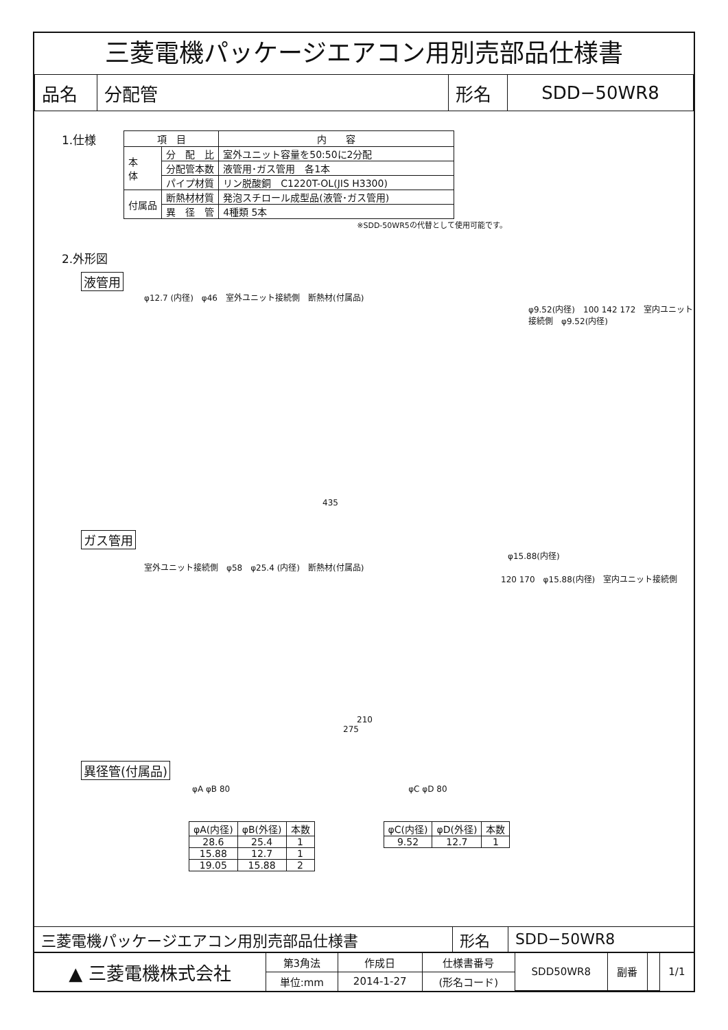三菱電機パッケージエアコン用別売部品仕様書
| 品名 | 分配管 | 形名 | SDD−50WR8 |
1.仕様
| 項 目 | | 内 容 |
| --- | --- | --- |
| 本 体 | 分 配 比 | 室外ユニット容量を50:50に2分配 |
| | 分配管本数 | 液管用･ガス管用 各1本 |
| | パイプ材質 | リン脱酸銅 C1220T-OL(JIS H3300) |
| 付属品 | 断熱材材質 | 発泡スチロール成型品(液管･ガス管用) |
| | 異 径 管 | 4種類 5本 |
※SDD-50WR5の代替として使用可能です。
2.外形図
液管用
φ12.7 (内径)　φ46　室外ユニット接続側　断熱材(付属品)
φ9.52(内径)　100 142 172　室内ユニット接続側　φ9.52(内径)
435
ガス管用
φ15.88(内径)
室外ユニット接続側　φ58　φ25.4 (内径)　断熱材(付属品)
120 170　φ15.88(内径)　室内ユニット接続側
210
275
異径管(付属品)
φA φB 80 φC φD 80
| φA(内径) | φB(外径) | 本数 |
| 28.6 | 25.4 | 1 |
| 15.88 | 12.7 | 1 |
| 19.05 | 15.88 | 2 |
| φC(内径) | φD(外径) | 本数 |
| 9.52 | 12.7 | 1 |
| 三菱電機パッケージエアコン用別売部品仕様書 | 形名 | SDD−50WR8 |
| ▲ 三菱電機株式会社 | 第3角法 | 作成日 | 仕様書番号 | SDD50WR8 | 副番 | | 1/1 |
| | 単位:mm | 2014-1-27 | (形名コード) | | | | |